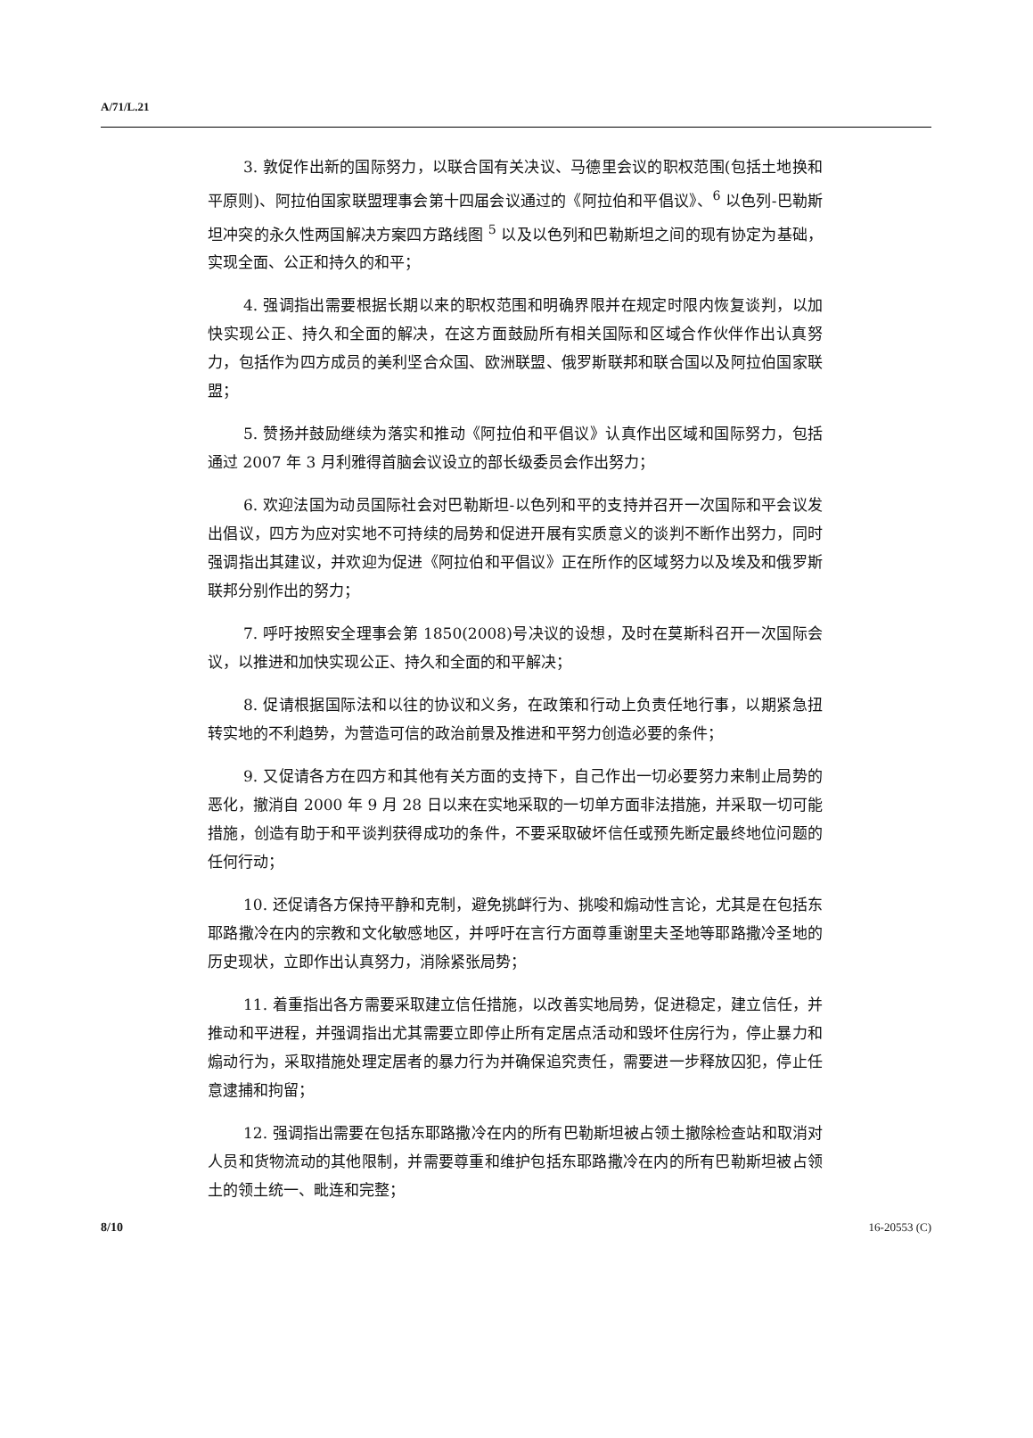A/71/L.21
3. 敦促作出新的国际努力，以联合国有关决议、马德里会议的职权范围(包括土地换和平原则)、阿拉伯国家联盟理事会第十四届会议通过的《阿拉伯和平倡议》、<sup>6</sup> 以色列-巴勒斯坦冲突的永久性两国解决方案四方路线图 <sup>5</sup> 以及以色列和巴勒斯坦之间的现有协定为基础，实现全面、公正和持久的和平；
4. 强调指出需要根据长期以来的职权范围和明确界限并在规定时限内恢复谈判，以加快实现公正、持久和全面的解决，在这方面鼓励所有相关国际和区域合作伙伴作出认真努力，包括作为四方成员的美利坚合众国、欧洲联盟、俄罗斯联邦和联合国以及阿拉伯国家联盟；
5. 赞扬并鼓励继续为落实和推动《阿拉伯和平倡议》认真作出区域和国际努力，包括通过 2007 年 3 月利雅得首脑会议设立的部长级委员会作出努力；
6. 欢迎法国为动员国际社会对巴勒斯坦-以色列和平的支持并召开一次国际和平会议发出倡议，四方为应对实地不可持续的局势和促进开展有实质意义的谈判不断作出努力，同时强调指出其建议，并欢迎为促进《阿拉伯和平倡议》正在所作的区域努力以及埃及和俄罗斯联邦分别作出的努力；
7. 呼吁按照安全理事会第 1850(2008)号决议的设想，及时在莫斯科召开一次国际会议，以推进和加快实现公正、持久和全面的和平解决；
8. 促请根据国际法和以往的协议和义务，在政策和行动上负责任地行事，以期紧急扭转实地的不利趋势，为营造可信的政治前景及推进和平努力创造必要的条件；
9. 又促请各方在四方和其他有关方面的支持下，自己作出一切必要努力来制止局势的恶化，撤消自 2000 年 9 月 28 日以来在实地采取的一切单方面非法措施，并采取一切可能措施，创造有助于和平谈判获得成功的条件，不要采取破坏信任或预先断定最终地位问题的任何行动；
10. 还促请各方保持平静和克制，避免挑衅行为、挑唆和煽动性言论，尤其是在包括东耶路撒冷在内的宗教和文化敏感地区，并呼吁在言行方面尊重谢里夫圣地等耶路撒冷圣地的历史现状，立即作出认真努力，消除紧张局势；
11. 着重指出各方需要采取建立信任措施，以改善实地局势，促进稳定，建立信任，并推动和平进程，并强调指出尤其需要立即停止所有定居点活动和毁坏住房行为，停止暴力和煽动行为，采取措施处理定居者的暴力行为并确保追究责任，需要进一步释放囚犯，停止任意逮捕和拘留；
12. 强调指出需要在包括东耶路撒冷在内的所有巴勒斯坦被占领土撤除检查站和取消对人员和货物流动的其他限制，并需要尊重和维护包括东耶路撒冷在内的所有巴勒斯坦被占领土的领土统一、毗连和完整；
8/10 16-20553 (C)